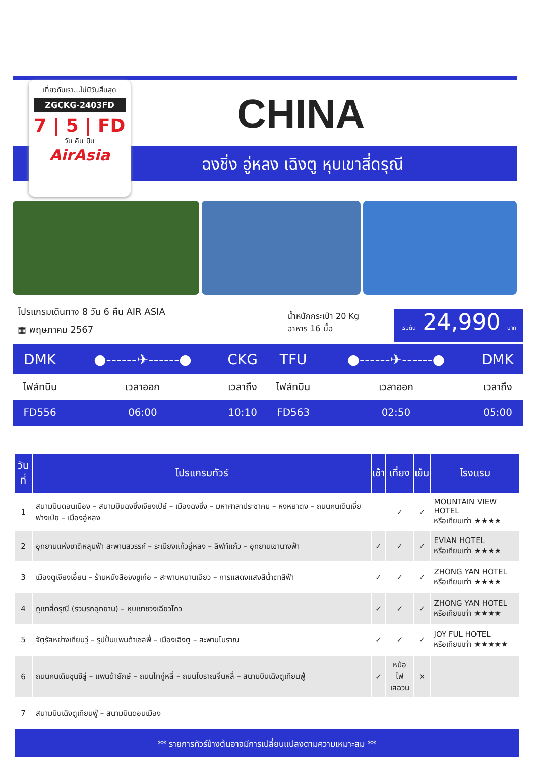เที่ยวกับเรา...ไม่มีวันสิ้นสุด
ZGCKG-2403FD
7 | 5 | FD
วัน คืน บิน
AirAsia
CHINA
ฉงชิ่ง อู่หลง เฉิงตู หุบเขาสี่ดรุณี
โปรแกรมเดินทาง 8 วัน 6 คืน AIR ASIA
▦ พฤษภาคม 2567
น้ำหนักกระเป๋า 20 Kg
อาหาร 16 มื้อ
เริ่มต้น 24,990 บาท
| DMK | ●------✈------● | CKG | TFU | ●------✈------● | DMK |
| ไฟล์ทบิน | เวลาออก | เวลาถึง | ไฟล์ทบิน | เวลาออก | เวลาถึง |
| FD556 | 06:00 | 10:10 | FD563 | 02:50 | 05:00 |
| วันที่ | โปรแกรมทัวร์ | เช้า | เที่ยง | เย็น | โรงแรม |
| --- | --- | --- | --- | --- | --- |
| 1 | สนามบินดอนเมือง – สนามบินฉงชิ่งเจียงเป่ย์ – เมืองฉงชิ่ง – มหาศาลาประชาคม – หงหยาตง – ถนนคนเดินเจี่ยฟางเป่ย – เมืองอู่หลง | | ✓ | ✓ | MOUNTAIN VIEW HOTEL หรือเทียบเท่า ★★★★ |
| 2 | อุทยานแห่งชาติหลุมฟ้า สะพานสวรรค์ – ระเบียงแก้วอู่หลง – ลิฟท์แก้ว – อุทยานเขานางฟ้า | ✓ | ✓ | ✓ | EVIAN HOTEL หรือเทียบเท่า ★★★★ |
| 3 | เมืองตูเจียงเอี้ยน – ร้านหนังสือจงซูเก๋อ – สะพานหนานเฉียว – การแสดงแสงสีน้ำตาสีฟ้า | ✓ | ✓ | ✓ | ZHONG YAN HOTEL หรือเทียบเท่า ★★★★ |
| 4 | ภูเขาสี่ดรุณี (รวมรถอุทยาน) – หุบเขาชวงเฉียวโกว | ✓ | ✓ | ✓ | ZHONG YAN HOTEL หรือเทียบเท่า ★★★★ |
| 5 | จัตุรัสหย่างเทียนวู่ – รูปปั้นแพนด้าเซลฟี่ – เมืองเฉิงตู – สะพานโบราณ | ✓ | ✓ | ✓ | JOY FUL HOTEL หรือเทียบเท่า ★★★★★ |
| 6 | ถนนคนเดินชุนซีลู่ – แพนด้ายักษ์ – ถนนไทกู่หลี่ – ถนนโบราณจิ่นหลี่ – สนามบินเฉิงตูเทียนฟู่ | ✓ | หม้อไฟ เสฉวน | ✕ | |
| 7 | สนามบินเฉิงตูเทียนฟู่ – สนามบินดอนเมือง | | | | |
| ** รายการทัวร์ข้างต้นอาจมีการเปลี่ยนแปลงตามความเหมาะสม ** | | | | | |